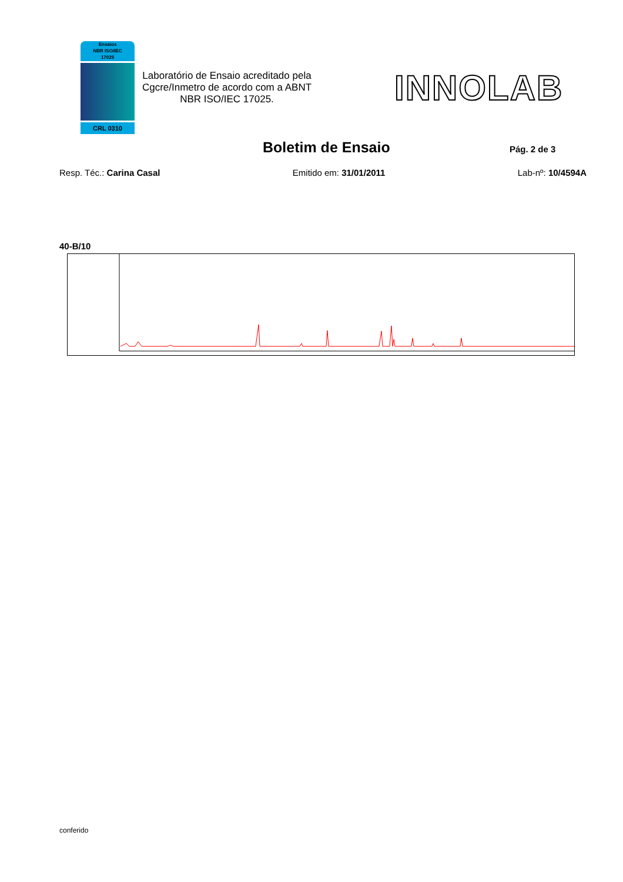Ensaios
NBR ISO/IEC
17025
CRL 0310
Laboratório de Ensaio acreditado pela Cgcre/Inmetro de acordo com a ABNT NBR ISO/IEC 17025.
INNOLAB
Boletim de Ensaio
Pág. 2 de 3
Resp. Téc.: Carina Casal Emitido em: 31/01/2011 Lab-nº: 10/4594A
40-B/10
conferido